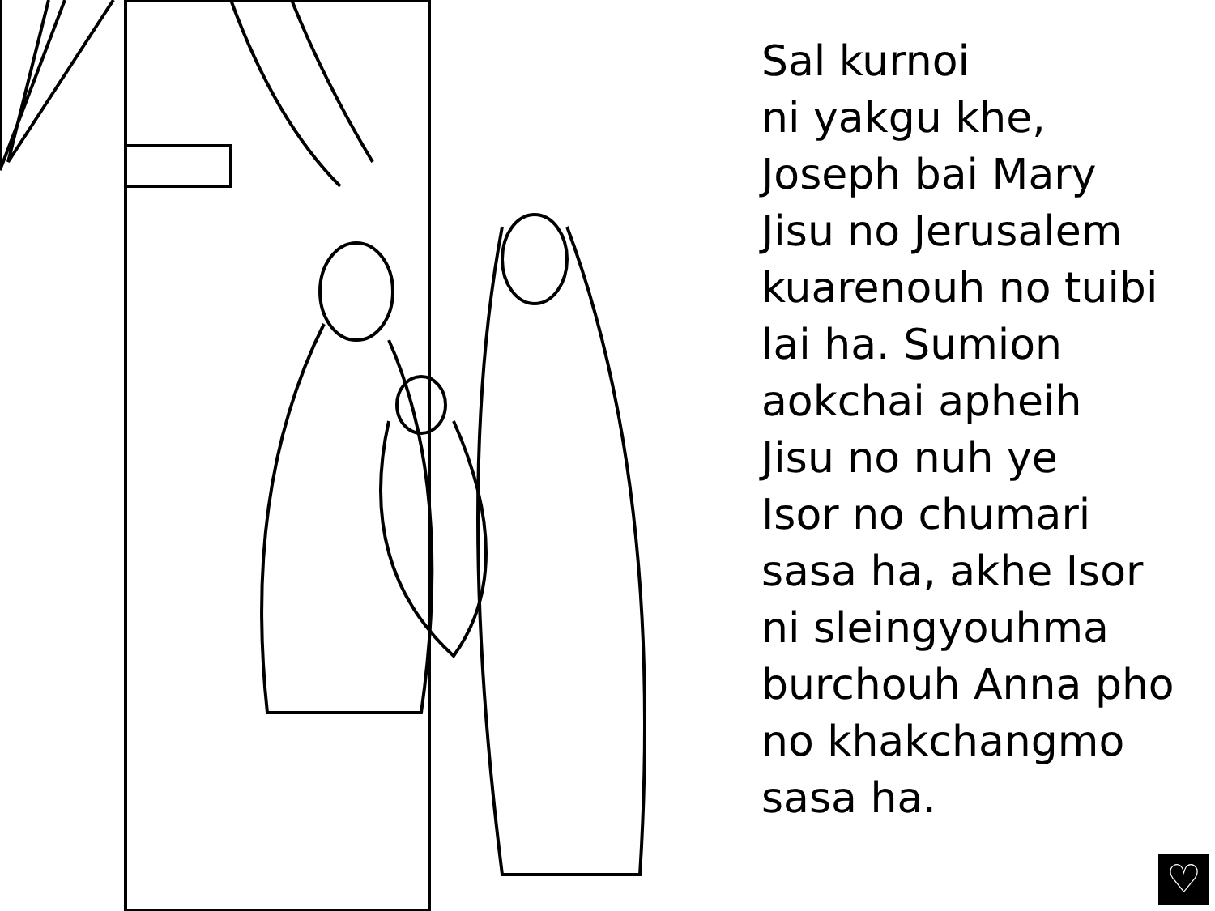Sal kurnoi
ni yakgu khe,
Joseph bai Mary
Jisu no Jerusalem
kuarenouh no tuibi
lai ha. Sumion
aokchai apheih
Jisu no nuh ye
Isor no chumari
sasa ha, akhe Isor
ni sleingyouhma
burchouh Anna pho
no khakchangmo
sasa ha.
♡